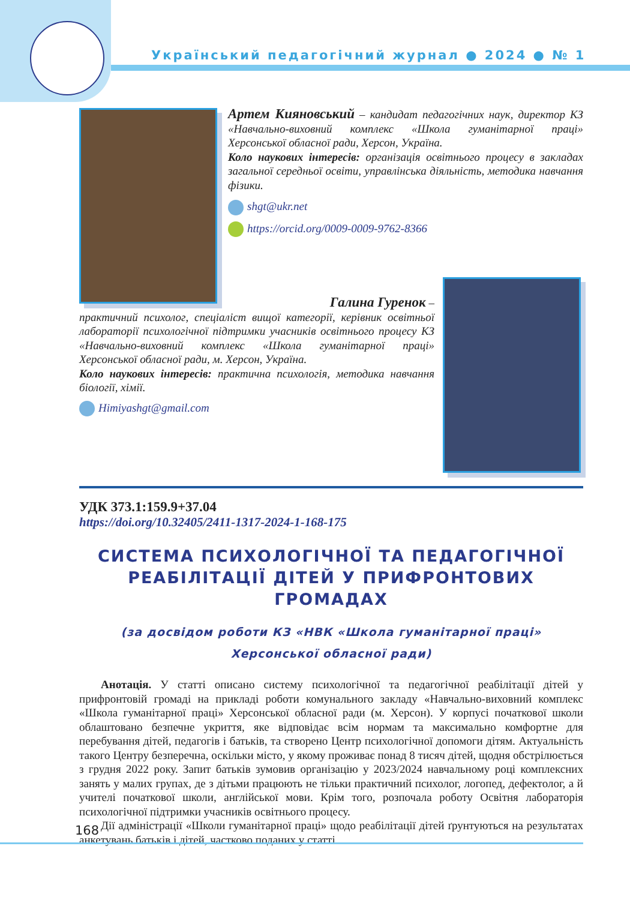Український педагогічний журнал ● 2024 ● № 1
Артем Кияновський – кандидат педагогічних наук, директор КЗ «Навчально-виховний комплекс «Школа гуманітарної праці» Херсонської обласної ради, Херсон, Україна.
Коло наукових інтересів: організація освітнього процесу в закладах загальної середньої освіти, управлінська діяльність, методика навчання фізики.
shgt@ukr.net
https://orcid.org/0009-0009-9762-8366
Галина Гуренок –
практичний психолог, спеціаліст вищої категорії, керівник освітньої лабораторії психологічної підтримки учасників освітнього процесу КЗ «Навчально-виховний комплекс «Школа гуманітарної праці» Херсонської обласної ради, м. Херсон, Україна.
Коло наукових інтересів: практична психологія, методика навчання біології, хімії.
Himiyashgt@gmail.com
УДК 373.1:159.9+37.04
https://doi.org/10.32405/2411-1317-2024-1-168-175
СИСТЕМА ПСИХОЛОГІЧНОЇ ТА ПЕДАГОГІЧНОЇ РЕАБІЛІТАЦІЇ ДІТЕЙ У ПРИФРОНТОВИХ ГРОМАДАХ
(за досвідом роботи КЗ «НВК «Школа гуманітарної праці»
Херсонської обласної ради)
Анотація. У статті описано систему психологічної та педагогічної реабілітації дітей у прифронтовій громаді на прикладі роботи комунального закладу «Навчально-виховний комплекс «Школа гуманітарної праці» Херсонської обласної ради (м. Херсон). У корпусі початкової школи облаштовано безпечне укриття, яке відповідає всім нормам та максимально комфортне для перебування дітей, педагогів і батьків, та створено Центр психологічної допомоги дітям. Актуальність такого Центру безперечна, оскільки місто, у якому проживає понад 8 тисяч дітей, щодня обстрілюється з грудня 2022 року. Запит батьків зумовив організацію у 2023/2024 навчальному році комплексних занять у малих групах, де з дітьми працюють не тільки практичний психолог, логопед, дефектолог, а й учителі початкової школи, англійської мови. Крім того, розпочала роботу Освітня лабораторія психологічної підтримки учасників освітнього процесу.
Дії адміністрації «Школи гуманітарної праці» щодо реабілітації дітей ґрунтуються на результатах анкетувань батьків і дітей, частково поданих у статті.
168